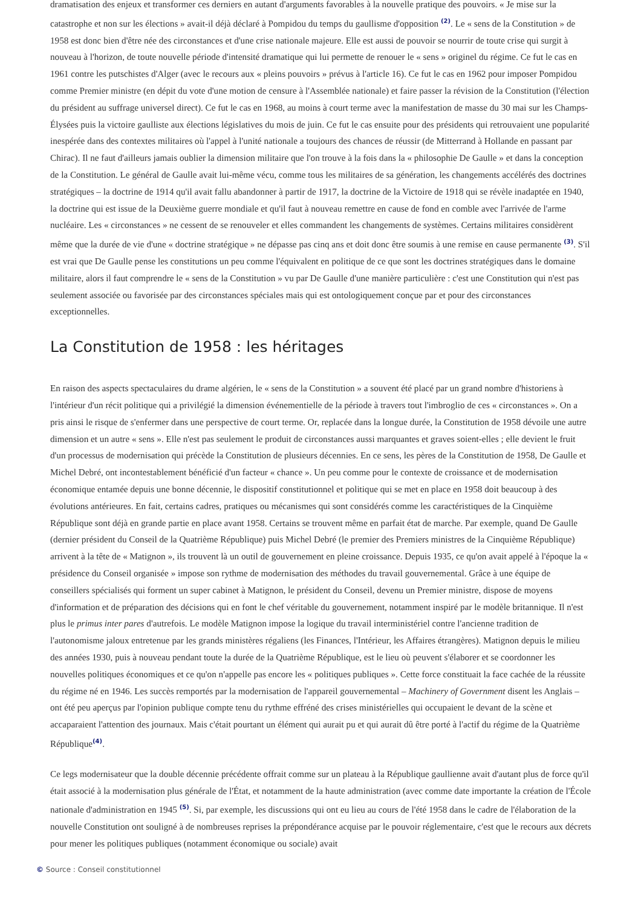dramatisation des enjeux et transformer ces derniers en autant d'arguments favorables à la nouvelle pratique des pouvoirs. « Je mise sur la catastrophe et non sur les élections » avait-il déjà déclaré à Pompidou du temps du gaullisme d'opposition <sup>(2)</sup>. Le « sens de la Constitution » de 1958 est donc bien d'être née des circonstances et d'une crise nationale majeure. Elle est aussi de pouvoir se nourrir de toute crise qui surgit à nouveau à l'horizon, de toute nouvelle période d'intensité dramatique qui lui permette de renouer le « sens » originel du régime. Ce fut le cas en 1961 contre les putschistes d'Alger (avec le recours aux « pleins pouvoirs » prévus à l'article 16). Ce fut le cas en 1962 pour imposer Pompidou comme Premier ministre (en dépit du vote d'une motion de censure à l'Assemblée nationale) et faire passer la révision de la Constitution (l'élection du président au suffrage universel direct). Ce fut le cas en 1968, au moins à court terme avec la manifestation de masse du 30 mai sur les Champs-Élysées puis la victoire gaulliste aux élections législatives du mois de juin. Ce fut le cas ensuite pour des présidents qui retrouvaient une popularité inespérée dans des contextes militaires où l'appel à l'unité nationale a toujours des chances de réussir (de Mitterrand à Hollande en passant par Chirac). Il ne faut d'ailleurs jamais oublier la dimension militaire que l'on trouve à la fois dans la « philosophie De Gaulle » et dans la conception de la Constitution. Le général de Gaulle avait lui-même vécu, comme tous les militaires de sa génération, les changements accélérés des doctrines stratégiques – la doctrine de 1914 qu'il avait fallu abandonner à partir de 1917, la doctrine de la Victoire de 1918 qui se révèle inadaptée en 1940, la doctrine qui est issue de la Deuxième guerre mondiale et qu'il faut à nouveau remettre en cause de fond en comble avec l'arrivée de l'arme nucléaire. Les « circonstances » ne cessent de se renouveler et elles commandent les changements de systèmes. Certains militaires considèrent même que la durée de vie d'une « doctrine stratégique » ne dépasse pas cinq ans et doit donc être soumis à une remise en cause permanente <sup>(3)</sup>. S'il est vrai que De Gaulle pense les constitutions un peu comme l'équivalent en politique de ce que sont les doctrines stratégiques dans le domaine militaire, alors il faut comprendre le « sens de la Constitution » vu par De Gaulle d'une manière particulière : c'est une Constitution qui n'est pas seulement associée ou favorisée par des circonstances spéciales mais qui est ontologiquement conçue par et pour des circonstances exceptionnelles.
La Constitution de 1958 : les héritages
En raison des aspects spectaculaires du drame algérien, le « sens de la Constitution » a souvent été placé par un grand nombre d'historiens à l'intérieur d'un récit politique qui a privilégié la dimension événementielle de la période à travers tout l'imbroglio de ces « circonstances ». On a pris ainsi le risque de s'enfermer dans une perspective de court terme. Or, replacée dans la longue durée, la Constitution de 1958 dévoile une autre dimension et un autre « sens ». Elle n'est pas seulement le produit de circonstances aussi marquantes et graves soient-elles ; elle devient le fruit d'un processus de modernisation qui précède la Constitution de plusieurs décennies. En ce sens, les pères de la Constitution de 1958, De Gaulle et Michel Debré, ont incontestablement bénéficié d'un facteur « chance ». Un peu comme pour le contexte de croissance et de modernisation économique entamée depuis une bonne décennie, le dispositif constitutionnel et politique qui se met en place en 1958 doit beaucoup à des évolutions antérieures. En fait, certains cadres, pratiques ou mécanismes qui sont considérés comme les caractéristiques de la Cinquième République sont déjà en grande partie en place avant 1958. Certains se trouvent même en parfait état de marche. Par exemple, quand De Gaulle (dernier président du Conseil de la Quatrième République) puis Michel Debré (le premier des Premiers ministres de la Cinquième République) arrivent à la tête de « Matignon », ils trouvent là un outil de gouvernement en pleine croissance. Depuis 1935, ce qu'on avait appelé à l'époque la « présidence du Conseil organisée » impose son rythme de modernisation des méthodes du travail gouvernemental. Grâce à une équipe de conseillers spécialisés qui forment un super cabinet à Matignon, le président du Conseil, devenu un Premier ministre, dispose de moyens d'information et de préparation des décisions qui en font le chef véritable du gouvernement, notamment inspiré par le modèle britannique. Il n'est plus le primus inter pares d'autrefois. Le modèle Matignon impose la logique du travail interministériel contre l'ancienne tradition de l'autonomisme jaloux entretenue par les grands ministères régaliens (les Finances, l'Intérieur, les Affaires étrangères). Matignon depuis le milieu des années 1930, puis à nouveau pendant toute la durée de la Quatrième République, est le lieu où peuvent s'élaborer et se coordonner les nouvelles politiques économiques et ce qu'on n'appelle pas encore les « politiques publiques ». Cette force constituait la face cachée de la réussite du régime né en 1946. Les succès remportés par la modernisation de l'appareil gouvernemental – Machinery of Government disent les Anglais – ont été peu aperçus par l'opinion publique compte tenu du rythme effréné des crises ministérielles qui occupaient le devant de la scène et accaparaient l'attention des journaux. Mais c'était pourtant un élément qui aurait pu et qui aurait dû être porté à l'actif du régime de la Quatrième République<sup>(4)</sup>.
Ce legs modernisateur que la double décennie précédente offrait comme sur un plateau à la République gaullienne avait d'autant plus de force qu'il était associé à la modernisation plus générale de l'État, et notamment de la haute administration (avec comme date importante la création de l'École nationale d'administration en 1945 <sup>(5)</sup>. Si, par exemple, les discussions qui ont eu lieu au cours de l'été 1958 dans le cadre de l'élaboration de la nouvelle Constitution ont souligné à de nombreuses reprises la prépondérance acquise par le pouvoir réglementaire, c'est que le recours aux décrets pour mener les politiques publiques (notamment économique ou sociale) avait
© Source : Conseil constitutionnel